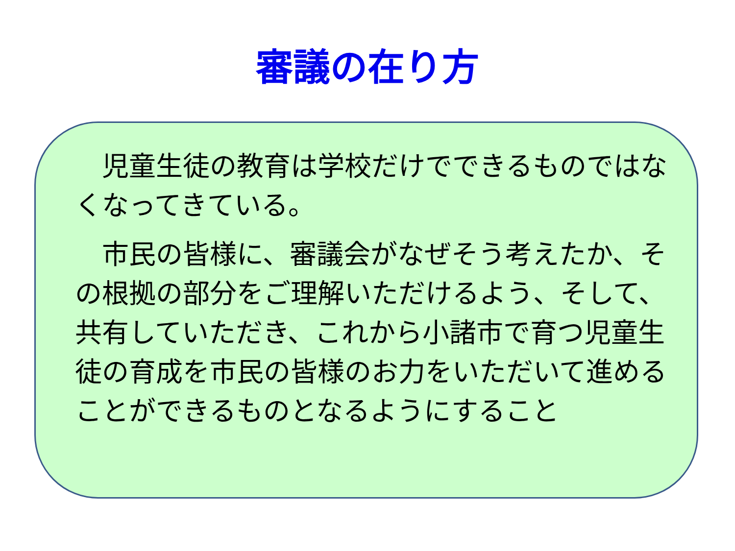審議の在り方
　児童生徒の教育は学校だけでできるものではなくなってきている。
　市民の皆様に、審議会がなぜそう考えたか、その根拠の部分をご理解いただけるよう、そして、共有していただき、これから小諸市で育つ児童生徒の育成を市民の皆様のお力をいただいて進めることができるものとなるようにすること